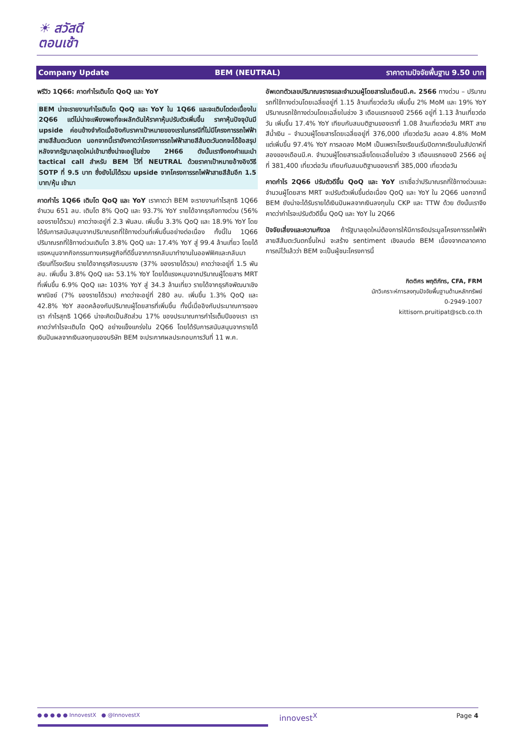☀ สวัสดี
ตอนเช้า
Company Update BEM (NEUTRAL) ราคาตามปัจจัยพื้นฐาน 9.50 บาท
พรีวิว 1Q66: คาดกำไรเติบโต QoQ และ YoY
BEM น่าจะรายงานกำไรเติบโต QoQ และ YoY ใน 1Q66 และจะเติบโตต่อเนื่องใน 2Q66 แต่ไม่น่าจะเพียงพอที่จะผลักดันให้ราคาหุ้นปรับตัวเพิ่มขึ้น ราคาหุ้นปัจจุบันมี upside ค่อนข้างจำกัดเมื่ออิงกับราคาเป้าหมายของเราในกรณีที่ไม่มีโครงการรถไฟฟ้าสายสีส้มตะวันตก นอกจากนี้เรายังคาดว่าโครงการรถไฟฟ้าสายสีส้มตะวันตกจะได้ข้อสรุปหลังจากรัฐบาลชุดใหม่เข้ามาซึ่งน่าจะอยู่ในช่วง 2H66 ดังนั้นเราจึงคงคำแนะนำ tactical call สำหรับ BEM ไว้ที่ NEUTRAL ด้วยราคาเป้าหมายอ้างอิงวิธี SOTP ที่ 9.5 บาท ซึ่งยังไม่ได้รวม upside จากโครงการรถไฟฟ้าสายสีส้มอีก 1.5 บาท/หุ้น เข้ามา
คาดกำไร 1Q66 เติบโต QoQ และ YoY เราคาดว่า BEM จะรายงานกำไรสุทธิ 1Q66 จำนวน 651 ลบ. เติบโต 8% QoQ และ 93.7% YoY รายได้จากธุรกิจทางด่วน (56% ของรายได้รวม) คาดว่าจะอยู่ที่ 2.3 พันลบ. เพิ่มขึ้น 3.3% QoQ และ 18.9% YoY โดยได้รับการสนับสนุนจากปริมาณรถที่ใช้ทางด่วนที่เพิ่มขึ้นอย่างต่อเนื่อง ทั้งนี้ใน 1Q66 ปริมาณรถที่ใช้ทางด่วนเติบโต 3.8% QoQ และ 17.4% YoY สู่ 99.4 ล้านเที่ยว โดยได้แรงหนุนจากกิจกรรมทางเศรษฐกิจที่ดีขึ้นจากการกลับมาทำงานในออฟฟิศและกลับมาเรียนที่โรงเรียน รายได้จากธุรกิจระบบราง (37% ของรายได้รวม) คาดว่าจะอยู่ที่ 1.5 พันลบ. เพิ่มขึ้น 3.8% QoQ และ 53.1% YoY โดยได้แรงหนุนจากปริมาณผู้โดยสาร MRT ที่เพิ่มขึ้น 6.9% QoQ และ 103% YoY สู่ 34.3 ล้านเที่ยว รายได้จากธุรกิจพัฒนาเชิงพาณิชย์ (7% ของรายได้รวม) คาดว่าจะอยู่ที่ 280 ลบ. เพิ่มขึ้น 1.3% QoQ และ 42.8% YoY สอดคล้องกับปริมาณผู้โดยสารที่เพิ่มขึ้น ทั้งนี้เมื่ออิงกับประมาณการของเรา กำไรสุทธิ 1Q66 น่าจะคิดเป็นสัดส่วน 17% ของประมาณการกำไรเต็มปีของเรา เราคาดว่ากำไรจะเติบโต QoQ อย่างแข็งแกร่งใน 2Q66 โดยได้รับการสนับสนุนจากรายได้เงินปันผลจากเงินลงทุนของบริษัท BEM จะประกาศผลประกอบการวันที่ 11 พ.ค.
อัพเดทตัวเลขปริมาณจราจรและจำนวนผู้โดยสารในเดือนมี.ค. 2566 ทางด่วน – ปริมาณรถที่ใช้ทางด่วนโดยเฉลี่ยอยู่ที่ 1.15 ล้านเที่ยวต่อวัน เพิ่มขึ้น 2% MoM และ 19% YoY ปริมาณรถใช้ทางด่วนโดยเฉลี่ยในช่วง 3 เดือนแรกของปี 2566 อยู่ที่ 1.13 ล้านเที่ยวต่อวัน เพิ่มขึ้น 17.4% YoY เทียบกับสมมติฐานของเราที่ 1.08 ล้านเที่ยวต่อวัน MRT สายสีน้ำเงิน – จำนวนผู้โดยสารโดยเฉลี่ยอยู่ที่ 376,000 เที่ยวต่อวัน ลดลง 4.8% MoM แต่เพิ่มขึ้น 97.4% YoY การลดลง MoM เป็นเพราะโรงเรียนเริ่มปิดภาคเรียนในสัปดาห์ที่สองของเดือนมี.ค. จำนวนผู้โดยสารเฉลี่ยโดยเฉลี่ยในช่วง 3 เดือนแรกของปี 2566 อยู่ที่ 381,400 เที่ยวต่อวัน เทียบกับสมมติฐานของเราที่ 385,000 เที่ยวต่อวัน
คาดกำไร 2Q66 ปรับตัวดีขึ้น QoQ และ YoY เราเชื่อว่าปริมาณรถที่ใช้ทางด่วนและจำนวนผู้โดยสาร MRT จะปรับตัวเพิ่มขึ้นต่อเนื่อง QoQ และ YoY ใน 2Q66 นอกจากนี้ BEM ยังน่าจะได้รับรายได้เงินปันผลจากเงินลงทุนใน CKP และ TTW ด้วย ดังนั้นเราจึงคาดว่ากำไรจะปรับตัวดีขึ้น QoQ และ YoY ใน 2Q66
ปัจจัยเสี่ยงและความกังวล ถ้ารัฐบาลชุดใหม่ต้องการให้มีการจัดประมูลโครงการรถไฟฟ้าสายสีส้มตะวันตกขึ้นใหม่ จะสร้าง sentiment เชิงลบต่อ BEM เนื่องจากตลาดคาดการณ์ไว้แล้วว่า BEM จะเป็นผู้ชนะโครงการนี้
กิตติศร พฤติภัทร, CFA, FRM
นักวิเคราะห์การลงทุนปัจจัยพื้นฐานด้านหลักทรัพย์
0-2949-1007
kittisorn.pruitipat@scb.co.th
● ● ● ● ● InnovestX ● @InnovestX innovest<sup>X</sup> Page 4